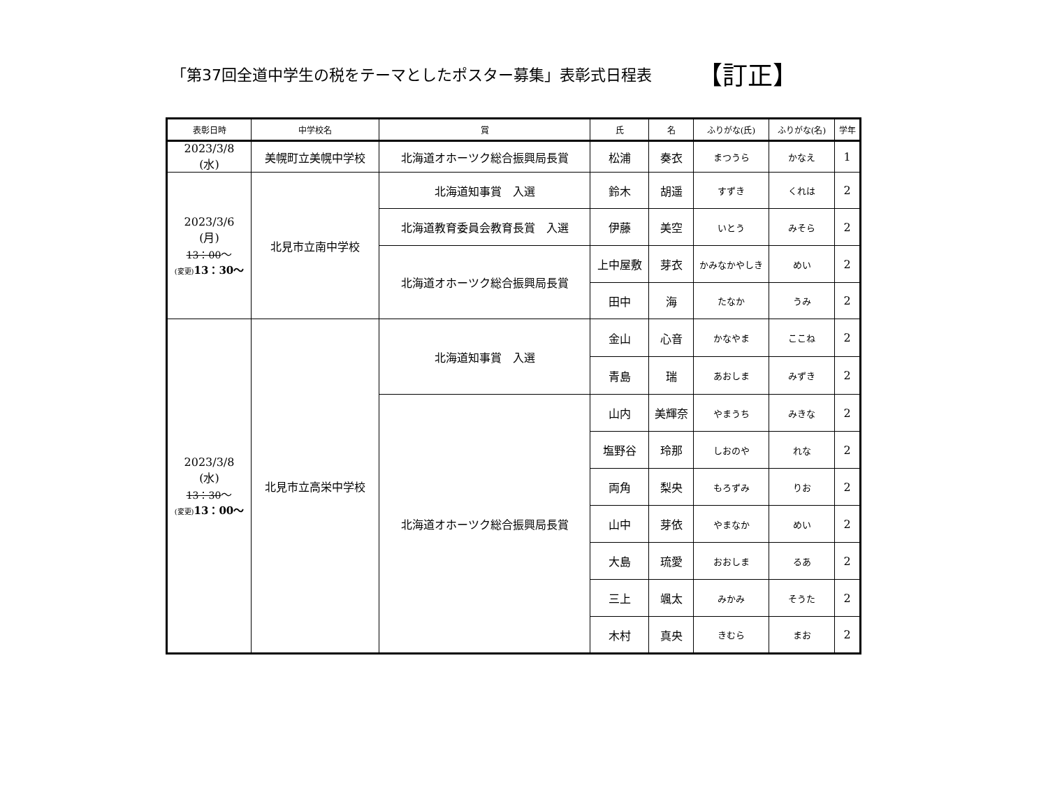「第37回全道中学生の税をテーマとしたポスター募集」表彰式日程表
【訂正】
| 表彰日時 | 中学校名 | 賞 | 氏 | 名 | ふりがな(氏) | ふりがな(名) | 学年 |
| --- | --- | --- | --- | --- | --- | --- | --- |
| 2023/3/8 (水) | 美幌町立美幌中学校 | 北海道オホーツク総合振興局長賞 | 松浦 | 奏衣 | まつうら | かなえ | 1 |
| 2023/3/6 (月) 13：00 ～ (変更) 13：30～ | 北見市立南中学校 | 北海道知事賞 入選 | 鈴木 | 胡遥 | すずき | くれは | 2 |
| | | 北海道教育委員会教育長賞 入選 | 伊藤 | 美空 | いとう | みそら | 2 |
| | | 北海道オホーツク総合振興局長賞 | 上中屋敷 | 芽衣 | かみなかやしき | めい | 2 |
| | | | 田中 | 海 | たなか | うみ | 2 |
| 2023/3/8 (水) 13：30 ～ (変更) 13：00～ | 北見市立高栄中学校 | 北海道知事賞 入選 | 金山 | 心音 | かなやま | ここね | 2 |
| | | | 青島 | 瑞 | あおしま | みずき | 2 |
| | | 北海道オホーツク総合振興局長賞 | 山内 | 美輝奈 | やまうち | みきな | 2 |
| | | | 塩野谷 | 玲那 | しおのや | れな | 2 |
| | | | 両角 | 梨央 | もろずみ | りお | 2 |
| | | | 山中 | 芽依 | やまなか | めい | 2 |
| | | | 大島 | 琉愛 | おおしま | るあ | 2 |
| | | | 三上 | 颯太 | みかみ | そうた | 2 |
| | | | 木村 | 真央 | きむら | まお | 2 |